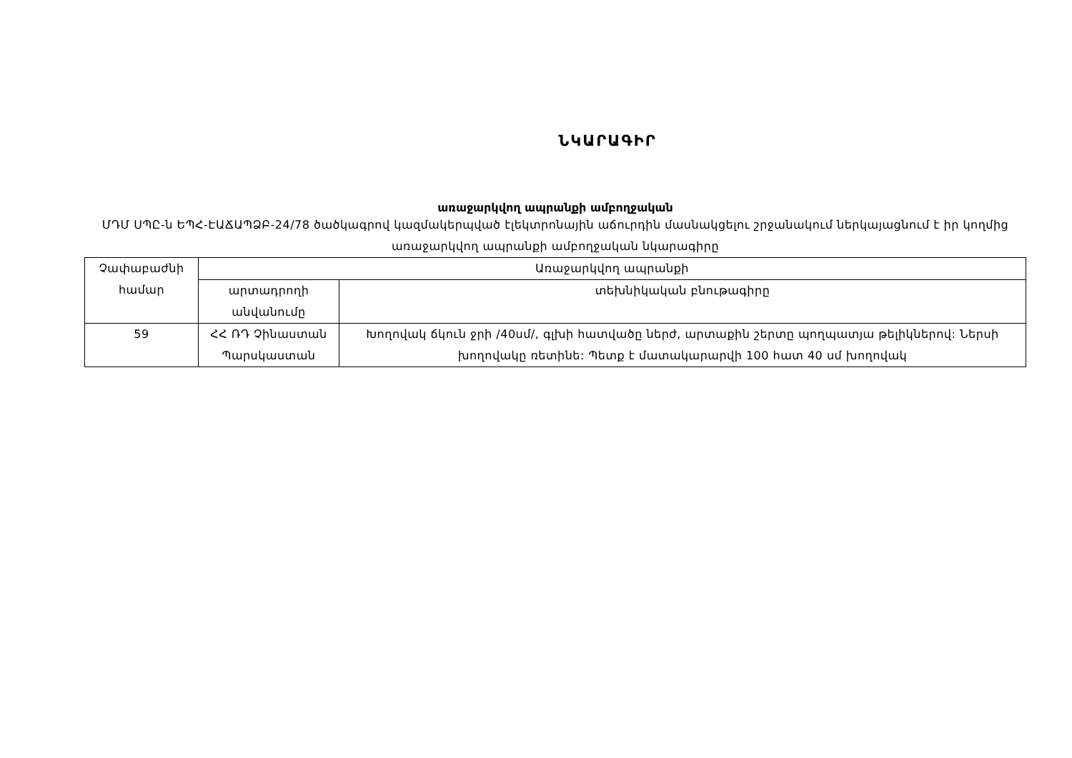ՆԿԱՐԱԳԻՐ
առաջարկվող ապրանքի ամբողջական
ՄԴՄ ՍՊԸ-ն ԵՊՀ-ԷԱՃԱՊՁԲ-24/78 ծածկագրով կազմակերպված էլեկտրոնային աճուրդին մասնակցելու շրջանակում ներկայացնում է իր կողմից առաջարկվող ապրանքի ամբողջական նկարագիրը
| Չափաբաժնի համար | Առաջարկվող ապրանքի | |
| | արտադրողի անվանումը | տեխնիկական բնութագիրը |
| 59 | ՀՀ ՌԴ Չինաստան Պարսկաստան | Խողովակ ճկուն ջրի /40սմ/, գլխի հատվածը ներժ, արտաքին շերտը պողպատյա թելիկներով: Ներսի խողովակը ռետինե: Պետք է մատակարարվի 100 հատ 40 սմ խողովակ |